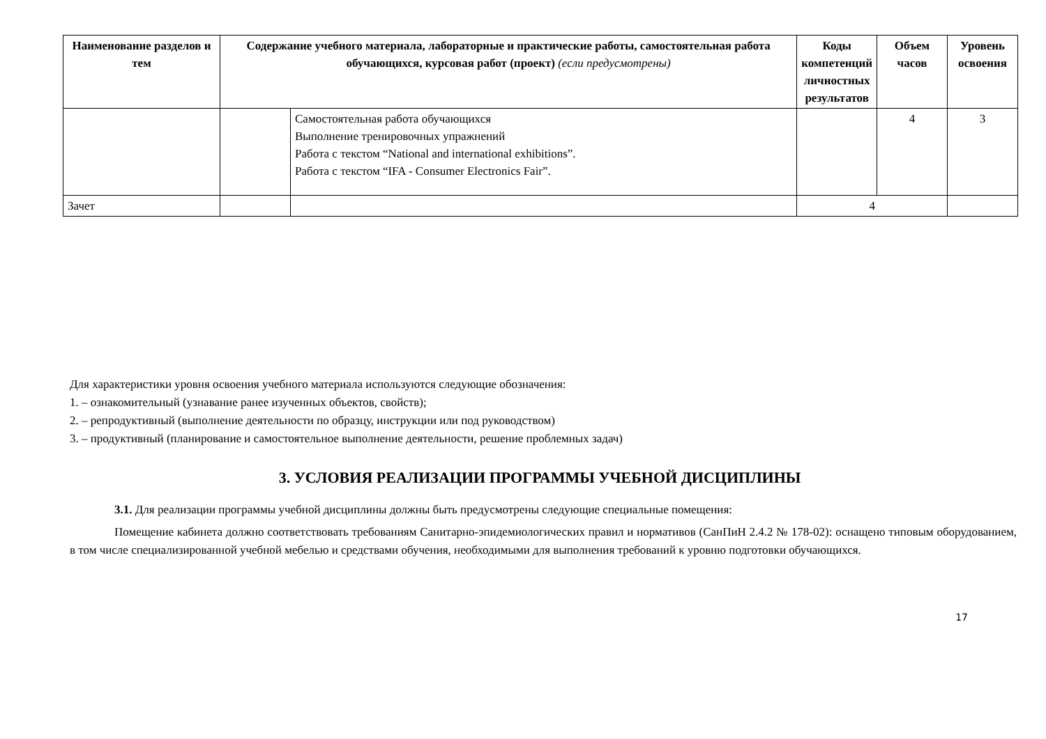| Наименование разделов и тем | Содержание учебного материала, лабораторные и практические работы, самостоятельная работа обучающихся, курсовая работ (проект) (если предусмотрены) | | Коды компетенций личностных результатов | Объем часов | Уровень освоения |
| --- | --- | --- | --- | --- | --- |
| | | Самостоятельная работа обучающихся Выполнение тренировочных упражнений Работа с текстом “National and international exhibitions”. Работа с текстом “IFA - Consumer Electronics Fair”. | | 4 | 3 |
| Зачет | | | 4 | | |
Для характеристики уровня освоения учебного материала используются следующие обозначения:
1. – ознакомительный (узнавание ранее изученных объектов, свойств);
2. – репродуктивный (выполнение деятельности по образцу, инструкции или под руководством)
3. – продуктивный (планирование и самостоятельное выполнение деятельности, решение проблемных задач)
3. УСЛОВИЯ РЕАЛИЗАЦИИ ПРОГРАММЫ УЧЕБНОЙ ДИСЦИПЛИНЫ
3.1. Для реализации программы учебной дисциплины должны быть предусмотрены следующие специальные помещения:
Помещение кабинета должно соответствовать требованиям Санитарно-эпидемиологических правил и нормативов (СанПиН 2.4.2 № 178-02): оснащено типовым оборудованием, в том числе специализированной учебной мебелью и средствами обучения, необходимыми для выполнения требований к уровню подготовки обучающихся.
17